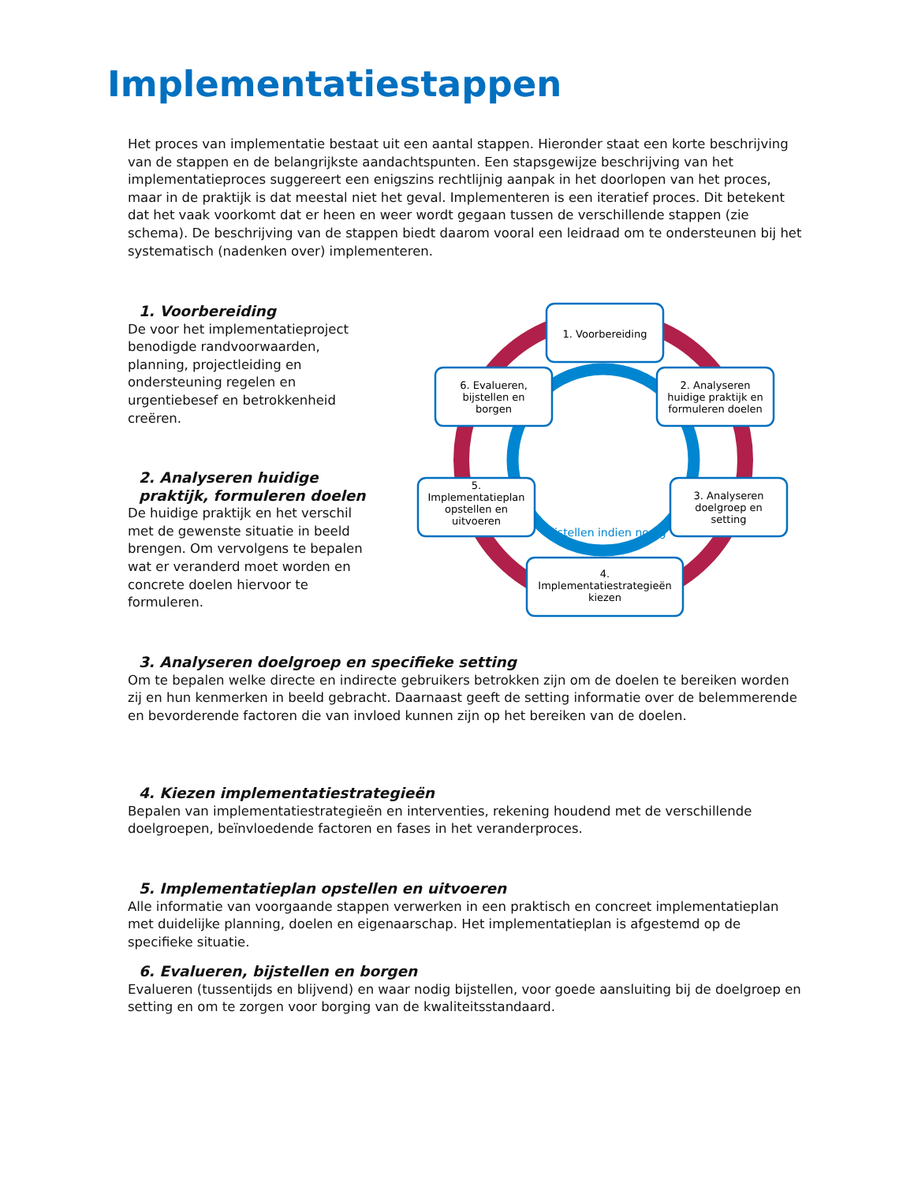Implementatiestappen
Het proces van implementatie bestaat uit een aantal stappen. Hieronder staat een korte beschrijving van de stappen en de belangrijkste aandachtspunten. Een stapsgewijze beschrijving van het implementatieproces suggereert een enigszins rechtlijnig aanpak in het doorlopen van het proces, maar in de praktijk is dat meestal niet het geval. Implementeren is een iteratief proces. Dit betekent dat het vaak voorkomt dat er heen en weer wordt gegaan tussen de verschillende stappen (zie schema). De beschrijving van de stappen biedt daarom vooral een leidraad om te ondersteunen bij het systematisch (nadenken over) implementeren.
1. Voorbereiding
De voor het implementatieproject benodigde randvoorwaarden, planning, projectleiding en ondersteuning regelen en urgentiebesef en betrokkenheid creëren.
2. Analyseren huidige praktijk, formuleren doelen
De huidige praktijk en het verschil met de gewenste situatie in beeld brengen. Om vervolgens te bepalen wat er veranderd moet worden en concrete doelen hiervoor te formuleren.
1. Voorbereiding
2. Analyseren
huidige praktijk en
formuleren doelen
3. Analyseren
doelgroep en
setting
4.
Implementatiestrategieën
kiezen
5.
Implementatieplan
opstellen en
uitvoeren
6. Evalueren,
bijstellen en
borgen
Bijstellen indien nodig
3. Analyseren doelgroep en specifieke setting
Om te bepalen welke directe en indirecte gebruikers betrokken zijn om de doelen te bereiken worden zij en hun kenmerken in beeld gebracht. Daarnaast geeft de setting informatie over de belemmerende en bevorderende factoren die van invloed kunnen zijn op het bereiken van de doelen.
4. Kiezen implementatiestrategieën
Bepalen van implementatiestrategieën en interventies, rekening houdend met de verschillende doelgroepen, beïnvloedende factoren en fases in het veranderproces.
5. Implementatieplan opstellen en uitvoeren
Alle informatie van voorgaande stappen verwerken in een praktisch en concreet implementatieplan met duidelijke planning, doelen en eigenaarschap. Het implementatieplan is afgestemd op de specifieke situatie.
6. Evalueren, bijstellen en borgen
Evalueren (tussentijds en blijvend) en waar nodig bijstellen, voor goede aansluiting bij de doelgroep en setting en om te zorgen voor borging van de kwaliteitsstandaard.